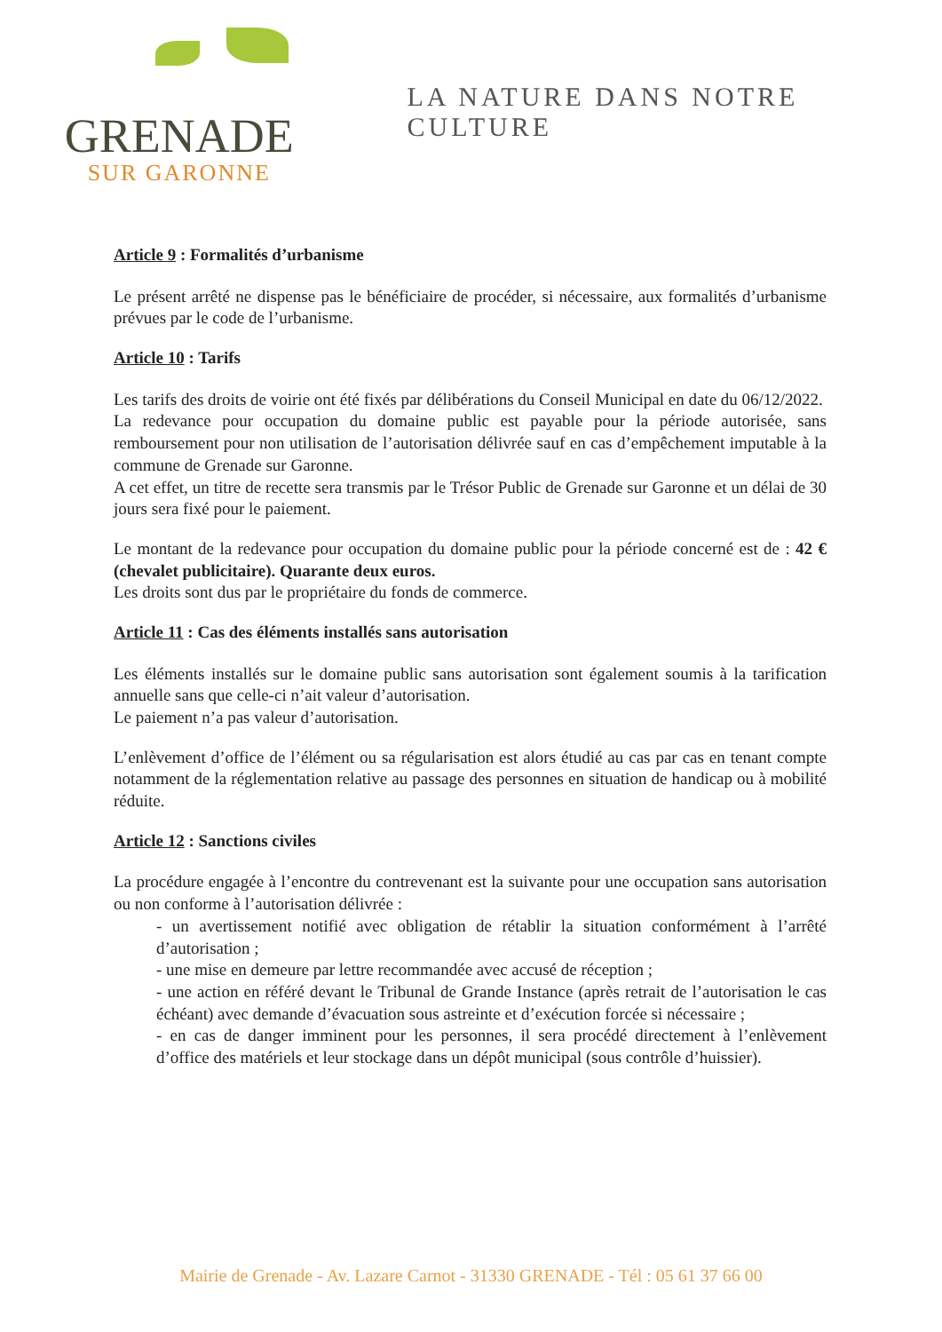GRENADE
SUR GARONNE
LA NATURE DANS NOTRE CULTURE
Article 9 : Formalités d’urbanisme
Le présent arrêté ne dispense pas le bénéficiaire de procéder, si nécessaire, aux formalités d’urbanisme prévues par le code de l’urbanisme.
Article 10 : Tarifs
Les tarifs des droits de voirie ont été fixés par délibérations du Conseil Municipal en date du 06/12/2022.
La redevance pour occupation du domaine public est payable pour la période autorisée, sans remboursement pour non utilisation de l’autorisation délivrée sauf en cas d’empêchement imputable à la commune de Grenade sur Garonne.
A cet effet, un titre de recette sera transmis par le Trésor Public de Grenade sur Garonne et un délai de 30 jours sera fixé pour le paiement.
Le montant de la redevance pour occupation du domaine public pour la période concerné est de : 42 € (chevalet publicitaire). Quarante deux euros.
Les droits sont dus par le propriétaire du fonds de commerce.
Article 11 : Cas des éléments installés sans autorisation
Les éléments installés sur le domaine public sans autorisation sont également soumis à la tarification annuelle sans que celle-ci n’ait valeur d’autorisation.
Le paiement n’a pas valeur d’autorisation.
L’enlèvement d’office de l’élément ou sa régularisation est alors étudié au cas par cas en tenant compte notamment de la réglementation relative au passage des personnes en situation de handicap ou à mobilité réduite.
Article 12 : Sanctions civiles
La procédure engagée à l’encontre du contrevenant est la suivante pour une occupation sans autorisation ou non conforme à l’autorisation délivrée :
- un avertissement notifié avec obligation de rétablir la situation conformément à l’arrêté d’autorisation ;
- une mise en demeure par lettre recommandée avec accusé de réception ;
- une action en référé devant le Tribunal de Grande Instance (après retrait de l’autorisation le cas échéant) avec demande d’évacuation sous astreinte et d’exécution forcée si nécessaire ;
- en cas de danger imminent pour les personnes, il sera procédé directement à l’enlèvement d’office des matériels et leur stockage dans un dépôt municipal (sous contrôle d’huissier).
Mairie de Grenade - Av. Lazare Carnot - 31330 GRENADE - Tél : 05 61 37 66 00